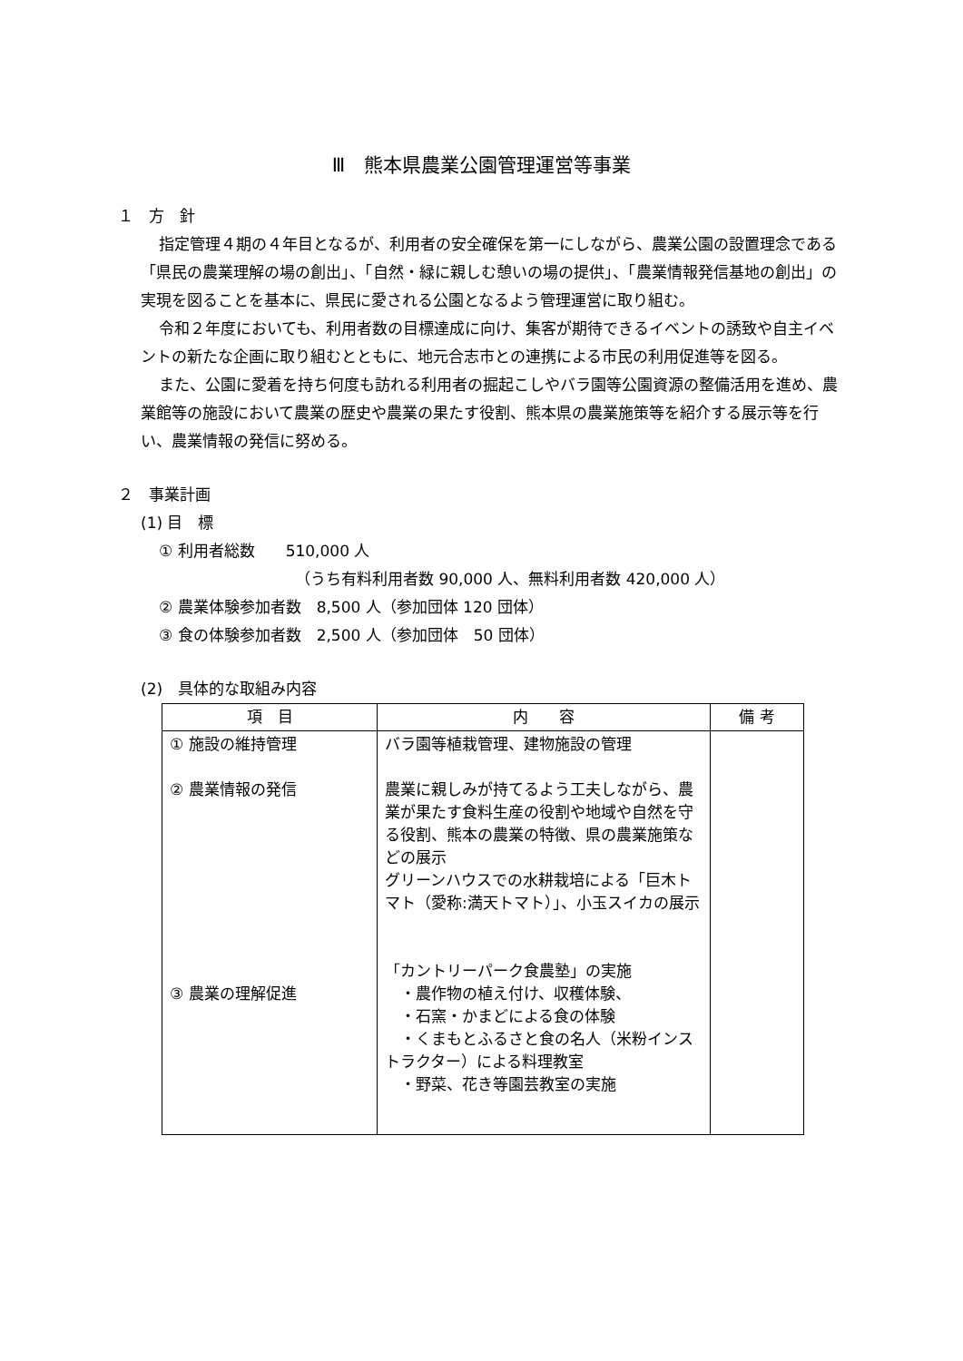Ⅲ　熊本県農業公園管理運営等事業
１　方　針
指定管理４期の４年目となるが、利用者の安全確保を第一にしながら、農業公園の設置理念である「県民の農業理解の場の創出」、「自然・緑に親しむ憩いの場の提供」、「農業情報発信基地の創出」の実現を図ることを基本に、県民に愛される公園となるよう管理運営に取り組む。
令和２年度においても、利用者数の目標達成に向け、集客が期待できるイベントの誘致や自主イベントの新たな企画に取り組むとともに、地元合志市との連携による市民の利用促進等を図る。
また、公園に愛着を持ち何度も訪れる利用者の掘起こしやバラ園等公園資源の整備活用を進め、農業館等の施設において農業の歴史や農業の果たす役割、熊本県の農業施策等を紹介する展示等を行い、農業情報の発信に努める。
２　事業計画
(1) 目　標
① 利用者総数　　510,000 人
（うち有料利用者数 90,000 人、無料利用者数 420,000 人）
② 農業体験参加者数　8,500 人（参加団体 120 団体）
③ 食の体験参加者数　2,500 人（参加団体　50 団体）
(2)　具体的な取組み内容
| 項 目 | 内 容 | 備 考 |
| --- | --- | --- |
| ① 施設の維持管理 ② 農業情報の発信 ③ 農業の理解促進 | バラ園等植栽管理、建物施設の管理 農業に親しみが持てるよう工夫しながら、農業が果たす食料生産の役割や地域や自然を守る役割、熊本の農業の特徴、県の農業施策などの展示 グリーンハウスでの水耕栽培による「巨木トマト（愛称:満天トマト）」、小玉スイカの展示 「カントリーパーク食農塾」の実施 ・農作物の植え付け、収穫体験、 ・石窯・かまどによる食の体験 ・くまもとふるさと食の名人（米粉インストラクター）による料理教室 ・野菜、花き等園芸教室の実施 | |